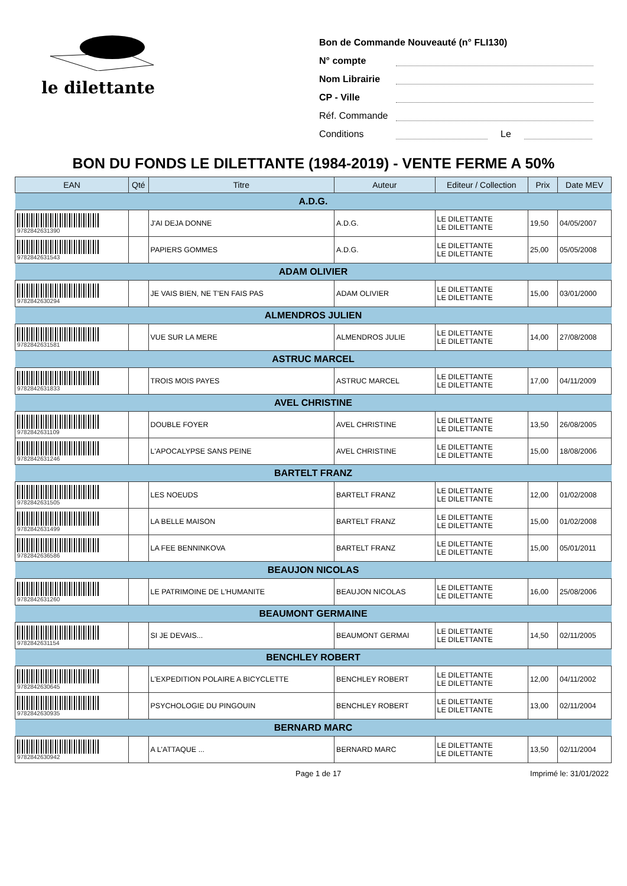le dilettante
Bon de Commande Nouveauté (n° FLI130)
N° compte
Nom Librairie
CP - Ville
Réf. Commande
Conditions Le
BON DU FONDS LE DILETTANTE (1984-2019) - VENTE FERME A 50%
| EAN | Qté | Titre | Auteur | Editeur / Collection | Prix | Date MEV |
| --- | --- | --- | --- | --- | --- | --- |
| A.D.G. | | | | | | |
| 9782842631390 | | J'AI DEJA DONNE | A.D.G. | LE DILETTANTE LE DILETTANTE | 19,50 | 04/05/2007 |
| 9782842631543 | | PAPIERS GOMMES | A.D.G. | LE DILETTANTE LE DILETTANTE | 25,00 | 05/05/2008 |
| ADAM OLIVIER | | | | | | |
| 9782842630294 | | JE VAIS BIEN, NE T'EN FAIS PAS | ADAM OLIVIER | LE DILETTANTE LE DILETTANTE | 15,00 | 03/01/2000 |
| ALMENDROS JULIEN | | | | | | |
| 9782842631581 | | VUE SUR LA MERE | ALMENDROS JULIE | LE DILETTANTE LE DILETTANTE | 14,00 | 27/08/2008 |
| ASTRUC MARCEL | | | | | | |
| 9782842631833 | | TROIS MOIS PAYES | ASTRUC MARCEL | LE DILETTANTE LE DILETTANTE | 17,00 | 04/11/2009 |
| AVEL CHRISTINE | | | | | | |
| 9782842631109 | | DOUBLE FOYER | AVEL CHRISTINE | LE DILETTANTE LE DILETTANTE | 13,50 | 26/08/2005 |
| 9782842631246 | | L'APOCALYPSE SANS PEINE | AVEL CHRISTINE | LE DILETTANTE LE DILETTANTE | 15,00 | 18/08/2006 |
| BARTELT FRANZ | | | | | | |
| 9782842631505 | | LES NOEUDS | BARTELT FRANZ | LE DILETTANTE LE DILETTANTE | 12,00 | 01/02/2008 |
| 9782842631499 | | LA BELLE MAISON | BARTELT FRANZ | LE DILETTANTE LE DILETTANTE | 15,00 | 01/02/2008 |
| 9782842636586 | | LA FEE BENNINKOVA | BARTELT FRANZ | LE DILETTANTE LE DILETTANTE | 15,00 | 05/01/2011 |
| BEAUJON NICOLAS | | | | | | |
| 9782842631260 | | LE PATRIMOINE DE L'HUMANITE | BEAUJON NICOLAS | LE DILETTANTE LE DILETTANTE | 16,00 | 25/08/2006 |
| BEAUMONT GERMAINE | | | | | | |
| 9782842631154 | | SI JE DEVAIS... | BEAUMONT GERMAI | LE DILETTANTE LE DILETTANTE | 14,50 | 02/11/2005 |
| BENCHLEY ROBERT | | | | | | |
| 9782842630645 | | L'EXPEDITION POLAIRE A BICYCLETTE | BENCHLEY ROBERT | LE DILETTANTE LE DILETTANTE | 12,00 | 04/11/2002 |
| 9782842630935 | | PSYCHOLOGIE DU PINGOUIN | BENCHLEY ROBERT | LE DILETTANTE LE DILETTANTE | 13,00 | 02/11/2004 |
| BERNARD MARC | | | | | | |
| 9782842630942 | | A L'ATTAQUE ... | BERNARD MARC | LE DILETTANTE LE DILETTANTE | 13,50 | 02/11/2004 |
Page 1 de 17 Imprimé le: 31/01/2022